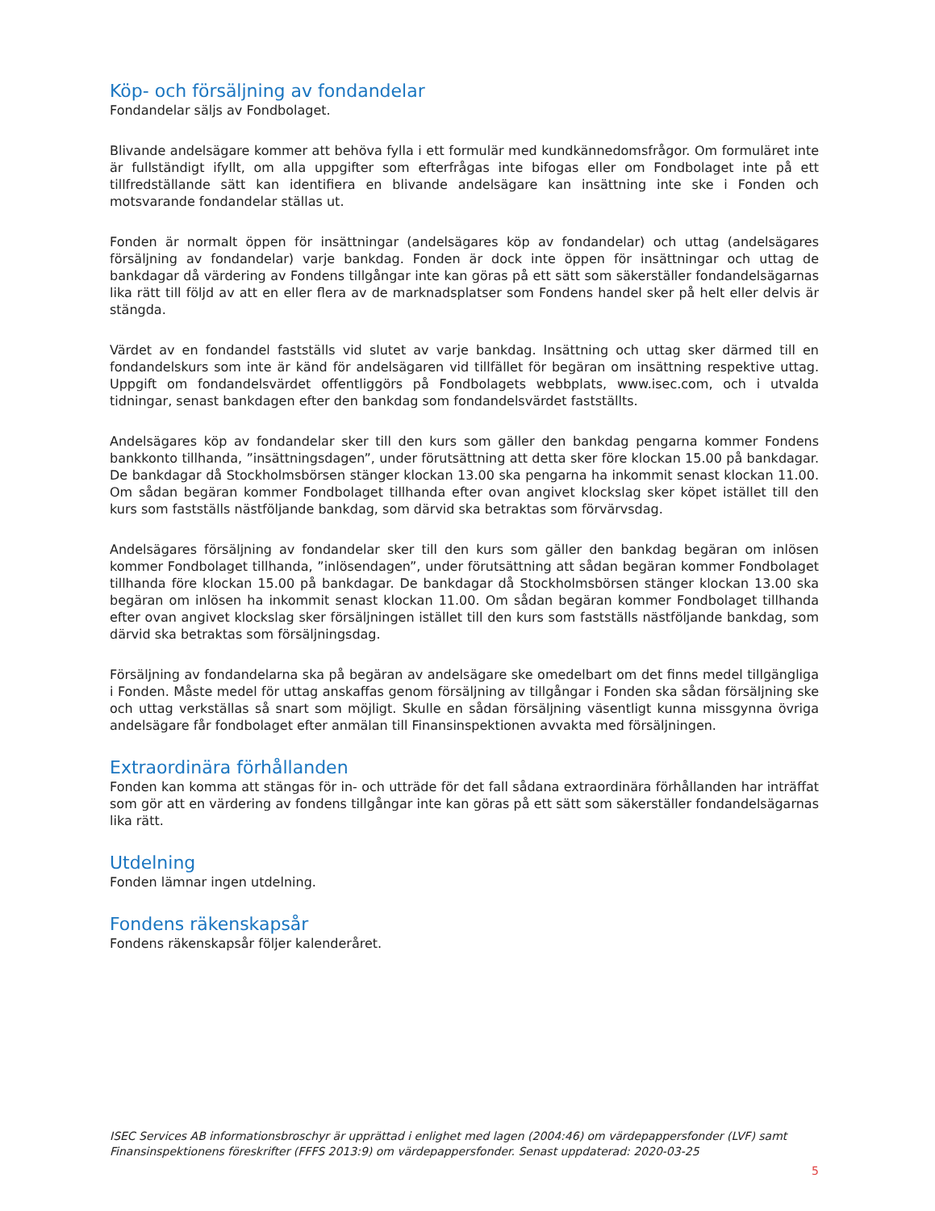Köp- och försäljning av fondandelar
Fondandelar säljs av Fondbolaget.
Blivande andelsägare kommer att behöva fylla i ett formulär med kundkännedomsfrågor. Om formuläret inte är fullständigt ifyllt, om alla uppgifter som efterfrågas inte bifogas eller om Fondbolaget inte på ett tillfredställande sätt kan identifiera en blivande andelsägare kan insättning inte ske i Fonden och motsvarande fondandelar ställas ut.
Fonden är normalt öppen för insättningar (andelsägares köp av fondandelar) och uttag (andelsägares försäljning av fondandelar) varje bankdag. Fonden är dock inte öppen för insättningar och uttag de bankdagar då värdering av Fondens tillgångar inte kan göras på ett sätt som säkerställer fondandelsägarnas lika rätt till följd av att en eller flera av de marknadsplatser som Fondens handel sker på helt eller delvis är stängda.
Värdet av en fondandel fastställs vid slutet av varje bankdag. Insättning och uttag sker därmed till en fondandelskurs som inte är känd för andelsägaren vid tillfället för begäran om insättning respektive uttag. Uppgift om fondandelsvärdet offentliggörs på Fondbolagets webbplats, www.isec.com, och i utvalda tidningar, senast bankdagen efter den bankdag som fondandelsvärdet fastställts.
Andelsägares köp av fondandelar sker till den kurs som gäller den bankdag pengarna kommer Fondens bankkonto tillhanda, ”insättningsdagen”, under förutsättning att detta sker före klockan 15.00 på bankdagar. De bankdagar då Stockholmsbörsen stänger klockan 13.00 ska pengarna ha inkommit senast klockan 11.00. Om sådan begäran kommer Fondbolaget tillhanda efter ovan angivet klockslag sker köpet istället till den kurs som fastställs nästföljande bankdag, som därvid ska betraktas som förvärvsdag.
Andelsägares försäljning av fondandelar sker till den kurs som gäller den bankdag begäran om inlösen kommer Fondbolaget tillhanda, ”inlösendagen”, under förutsättning att sådan begäran kommer Fondbolaget tillhanda före klockan 15.00 på bankdagar. De bankdagar då Stockholmsbörsen stänger klockan 13.00 ska begäran om inlösen ha inkommit senast klockan 11.00. Om sådan begäran kommer Fondbolaget tillhanda efter ovan angivet klockslag sker försäljningen istället till den kurs som fastställs nästföljande bankdag, som därvid ska betraktas som försäljningsdag.
Försäljning av fondandelarna ska på begäran av andelsägare ske omedelbart om det finns medel tillgängliga i Fonden. Måste medel för uttag anskaffas genom försäljning av tillgångar i Fonden ska sådan försäljning ske och uttag verkställas så snart som möjligt. Skulle en sådan försäljning väsentligt kunna missgynna övriga andelsägare får fondbolaget efter anmälan till Finansinspektionen avvakta med försäljningen.
Extraordinära förhållanden
Fonden kan komma att stängas för in- och utträde för det fall sådana extraordinära förhållanden har inträffat som gör att en värdering av fondens tillgångar inte kan göras på ett sätt som säkerställer fondandelsägarnas lika rätt.
Utdelning
Fonden lämnar ingen utdelning.
Fondens räkenskapsår
Fondens räkenskapsår följer kalenderåret.
ISEC Services AB informationsbroschyr är upprättad i enlighet med lagen (2004:46) om värdepappersfonder (LVF) samt Finansinspektionens föreskrifter (FFFS 2013:9) om värdepappersfonder. Senast uppdaterad: 2020-03-25
5